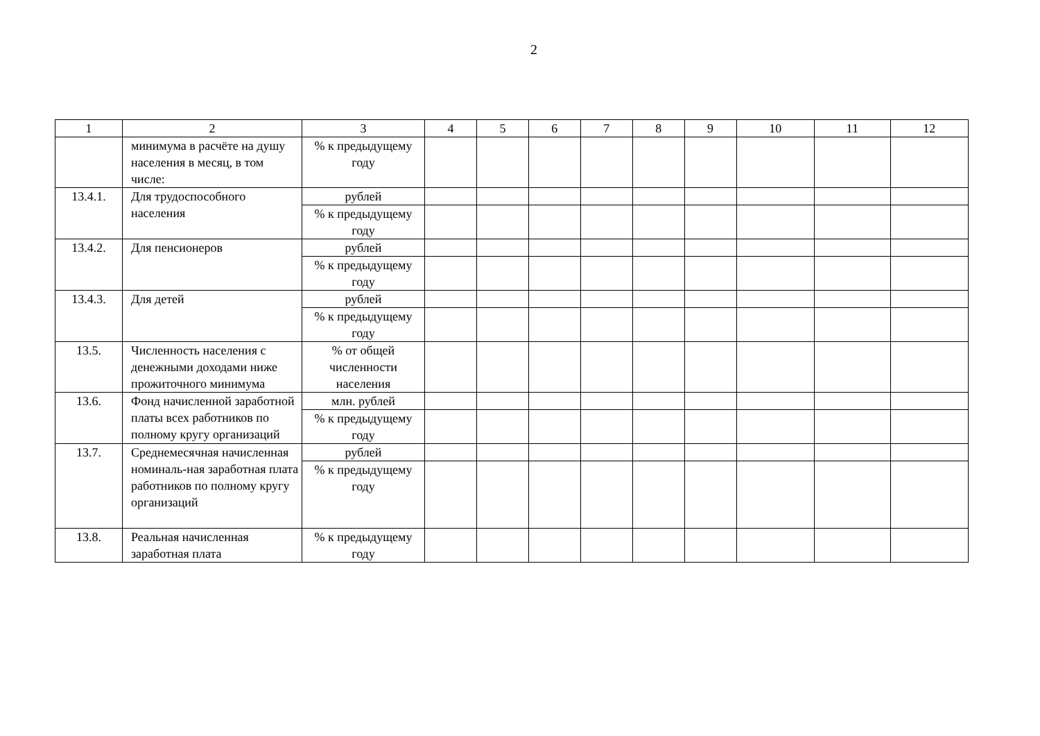2
| 1 | 2 | 3 | 4 | 5 | 6 | 7 | 8 | 9 | 10 | 11 | 12 |
| --- | --- | --- | --- | --- | --- | --- | --- | --- | --- | --- | --- |
| | минимума в расчёте на душу населения в месяц, в том числе: | % к предыдущему году | | | | | | | | | |
| 13.4.1. | Для трудоспособного населения | рублей | | | | | | | | | |
| | | % к предыдущему году | | | | | | | | | |
| 13.4.2. | Для пенсионеров | рублей | | | | | | | | | |
| | | % к предыдущему году | | | | | | | | | |
| 13.4.3. | Для детей | рублей | | | | | | | | | |
| | | % к предыдущему году | | | | | | | | | |
| 13.5. | Численность населения с денежными доходами ниже прожиточного минимума | % от общей численности населения | | | | | | | | | |
| 13.6. | Фонд начисленной заработной платы всех работников по полному кругу организаций | млн. рублей | | | | | | | | | |
| | | % к предыдущему году | | | | | | | | | |
| 13.7. | Среднемесячная начисленная номиналь-ная заработная плата работников по полному кругу организаций | рублей | | | | | | | | | |
| | | % к предыдущему году | | | | | | | | | |
| 13.8. | Реальная начисленная заработная плата | % к предыдущему году | | | | | | | | | |